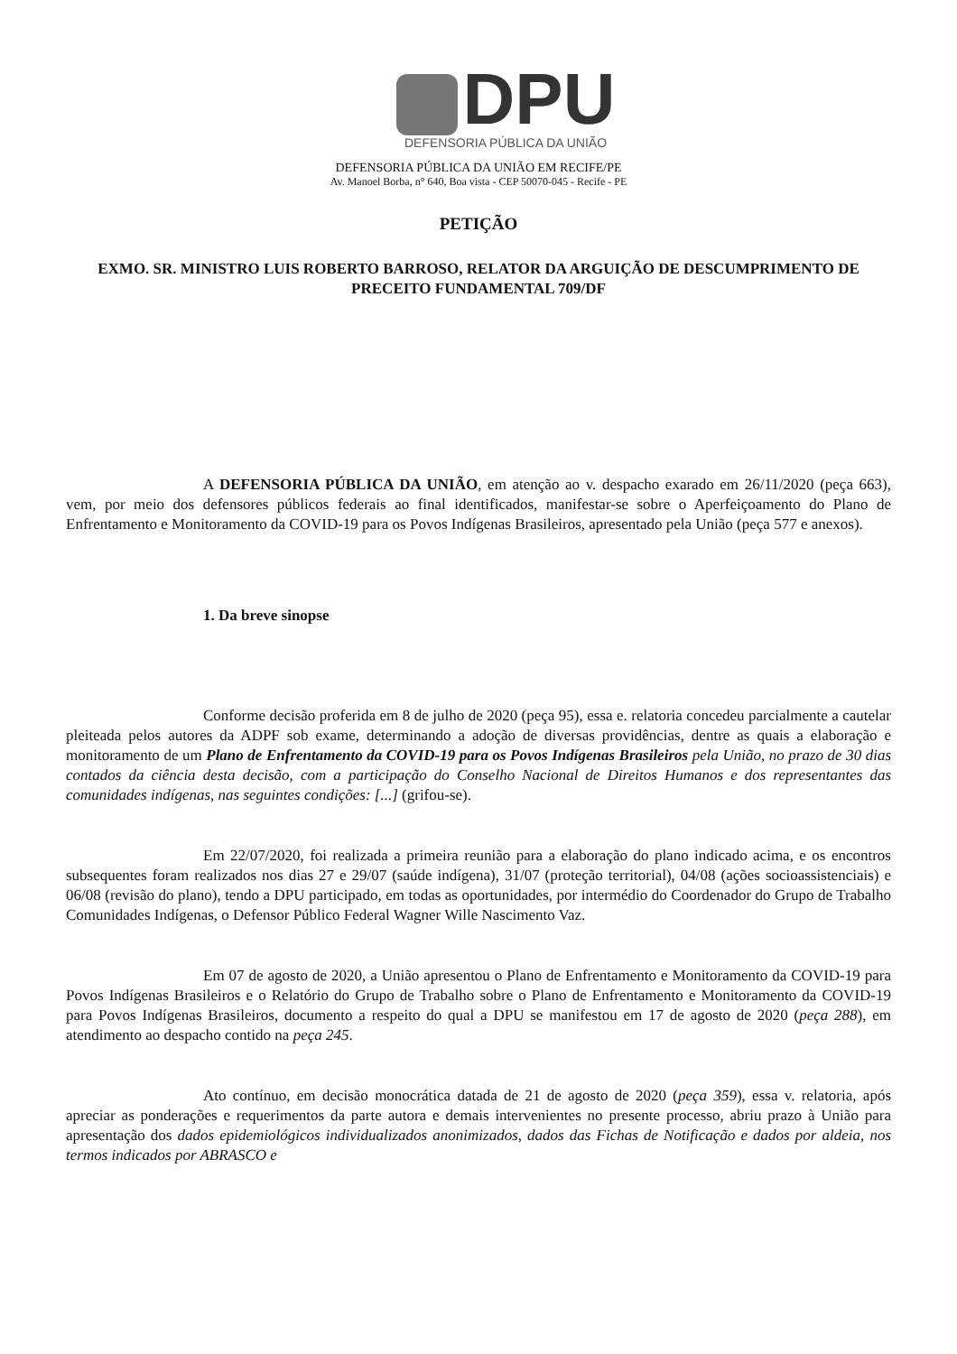DPU
DEFENSORIA PÚBLICA DA UNIÃO
DEFENSORIA PÚBLICA DA UNIÃO EM RECIFE/PE
Av. Manoel Borba, n° 640, Boa vista - CEP 50070-045 - Recife - PE
PETIÇÃO
EXMO. SR. MINISTRO LUIS ROBERTO BARROSO, RELATOR DA ARGUIÇÃO DE DESCUMPRIMENTO DE PRECEITO FUNDAMENTAL 709/DF
A DEFENSORIA PÚBLICA DA UNIÃO, em atenção ao v. despacho exarado em 26/11/2020 (peça 663), vem, por meio dos defensores públicos federais ao final identificados, manifestar-se sobre o Aperfeiçoamento do Plano de Enfrentamento e Monitoramento da COVID-19 para os Povos Indígenas Brasileiros, apresentado pela União (peça 577 e anexos).
1. Da breve sinopse
Conforme decisão proferida em 8 de julho de 2020 (peça 95), essa e. relatoria concedeu parcialmente a cautelar pleiteada pelos autores da ADPF sob exame, determinando a adoção de diversas providências, dentre as quais a elaboração e monitoramento de um Plano de Enfrentamento da COVID-19 para os Povos Indígenas Brasileiros pela União, no prazo de 30 dias contados da ciência desta decisão, com a participação do Conselho Nacional de Direitos Humanos e dos representantes das comunidades indígenas, nas seguintes condições: [...] (grifou-se).
Em 22/07/2020, foi realizada a primeira reunião para a elaboração do plano indicado acima, e os encontros subsequentes foram realizados nos dias 27 e 29/07 (saúde indígena), 31/07 (proteção territorial), 04/08 (ações socioassistenciais) e 06/08 (revisão do plano), tendo a DPU participado, em todas as oportunidades, por intermédio do Coordenador do Grupo de Trabalho Comunidades Indígenas, o Defensor Público Federal Wagner Wille Nascimento Vaz.
Em 07 de agosto de 2020, a União apresentou o Plano de Enfrentamento e Monitoramento da COVID-19 para Povos Indígenas Brasileiros e o Relatório do Grupo de Trabalho sobre o Plano de Enfrentamento e Monitoramento da COVID-19 para Povos Indígenas Brasileiros, documento a respeito do qual a DPU se manifestou em 17 de agosto de 2020 (peça 288), em atendimento ao despacho contido na peça 245.
Ato contínuo, em decisão monocrática datada de 21 de agosto de 2020 (peça 359), essa v. relatoria, após apreciar as ponderações e requerimentos da parte autora e demais intervenientes no presente processo, abriu prazo à União para apresentação dos dados epidemiológicos individualizados anonimizados, dados das Fichas de Notificação e dados por aldeia, nos termos indicados por ABRASCO e